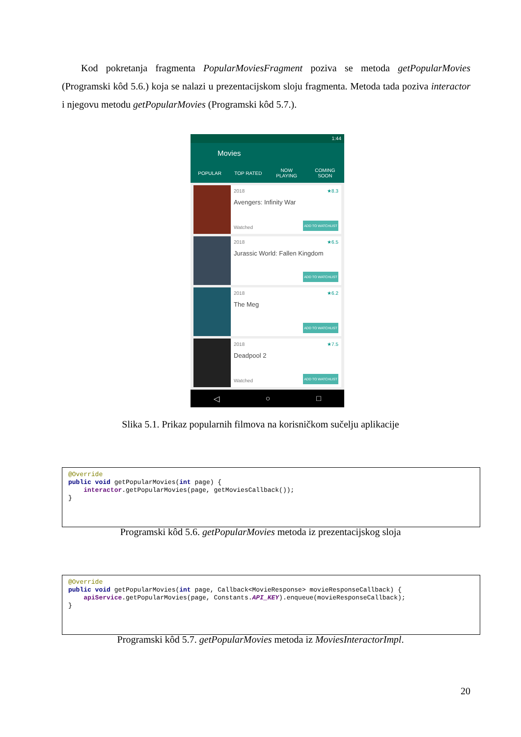Kod pokretanja fragmenta PopularMoviesFragment poziva se metoda getPopularMovies (Programski kôd 5.6.) koja se nalazi u prezentacijskom sloju fragmenta. Metoda tada poziva interactor i njegovu metodu getPopularMovies (Programski kôd 5.7.).
1:44
Movies
POPULAR TOP RATED
NOW
PLAYING
COMING
SOON
2018 ★8.3
Avengers: Infinity War
Watched ADD TO WATCHLIST
2018 ★6.5
Jurassic World: Fallen Kingdom
ADD TO WATCHLIST
2018 ★6.2
The Meg
ADD TO WATCHLIST
2018 ★7.5
Deadpool 2
Watched ADD TO WATCHLIST
◁ ○ □
Slika 5.1. Prikaz popularnih filmova na korisničkom sučelju aplikacije
@Override
public void getPopularMovies(int page) {
    interactor.getPopularMovies(page, getMoviesCallback());
}
Programski kôd 5.6. getPopularMovies metoda iz prezentacijskog sloja
@Override
public void getPopularMovies(int page, Callback<MovieResponse> movieResponseCallback) {
    apiService.getPopularMovies(page, Constants.API_KEY).enqueue(movieResponseCallback);
}
Programski kôd 5.7. getPopularMovies metoda iz MoviesInteractorImpl.
20